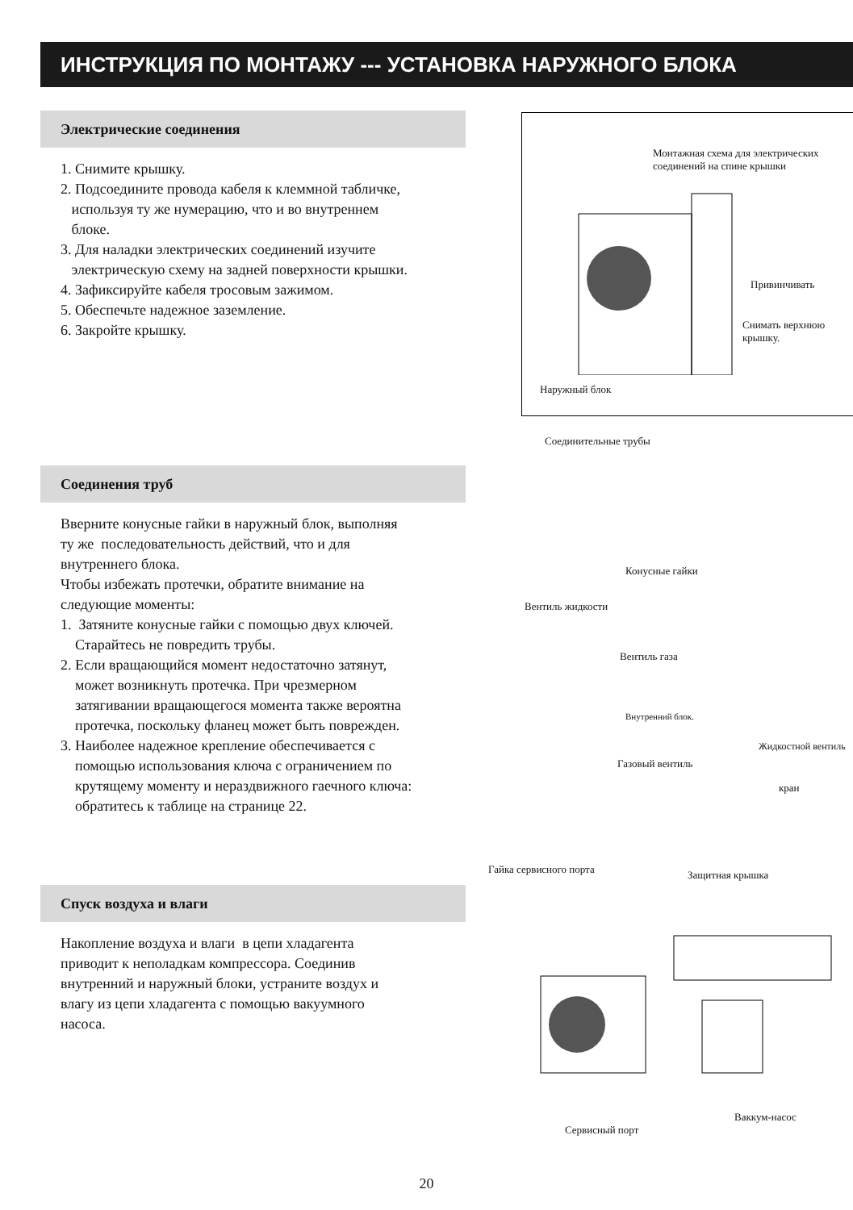ИНСТРУКЦИЯ ПО МОНТАЖУ --- УСТАНОВКА НАРУЖНОГО БЛОКА
Электрические соединения
1. Снимите крышку.
2. Подсоедините провода кабеля к клеммной табличке,
используя ту же нумерацию, что и во внутреннем
блоке.
3. Для наладки электрических соединений изучите
электрическую схему на задней поверхности крышки.
4. Зафиксируйте кабеля тросовым зажимом.
5. Обеспечьте надежное заземление.
6. Закройте крышку.
Монтажная схема для электрических
соединений на спине крышки
Привинчивать
Снимать верхнюю
крышку.
Наружный блок
Соединения труб
Вверните конусные гайки в наружный блок, выполняя
ту же последовательность действий, что и для
внутреннего блока.
Чтобы избежать протечки, обратите внимание на
следующие моменты:
1. Затяните конусные гайки с помощью двух ключей.
Старайтесь не повредить трубы.
2. Если вращающийся момент недостаточно затянут,
может возникнуть протечка. При чрезмерном
затягивании вращающегося момента также вероятна
протечка, поскольку фланец может быть поврежден.
3. Наиболее надежное крепление обеспечивается с
помощью использования ключа с ограничением по
крутящему моменту и нераздвижного гаечного ключа:
обратитесь к таблице на странице 22.
Соединительные трубы
Конусные гайки
Вентиль жидкости
Вентиль газа
Внутренний блок.
Жидкостной вентиль
Газовый вентиль
кран
Гайка сервисного порта Защитная крышка
Спуск воздуха и влаги
Накопление воздуха и влаги в цепи хладагента
приводит к неполадкам компрессора. Соединив
внутренний и наружный блоки, устраните воздух и
влагу из цепи хладагента с помощью вакуумного
насоса.
Ваккум-насос
Сервисный порт
20